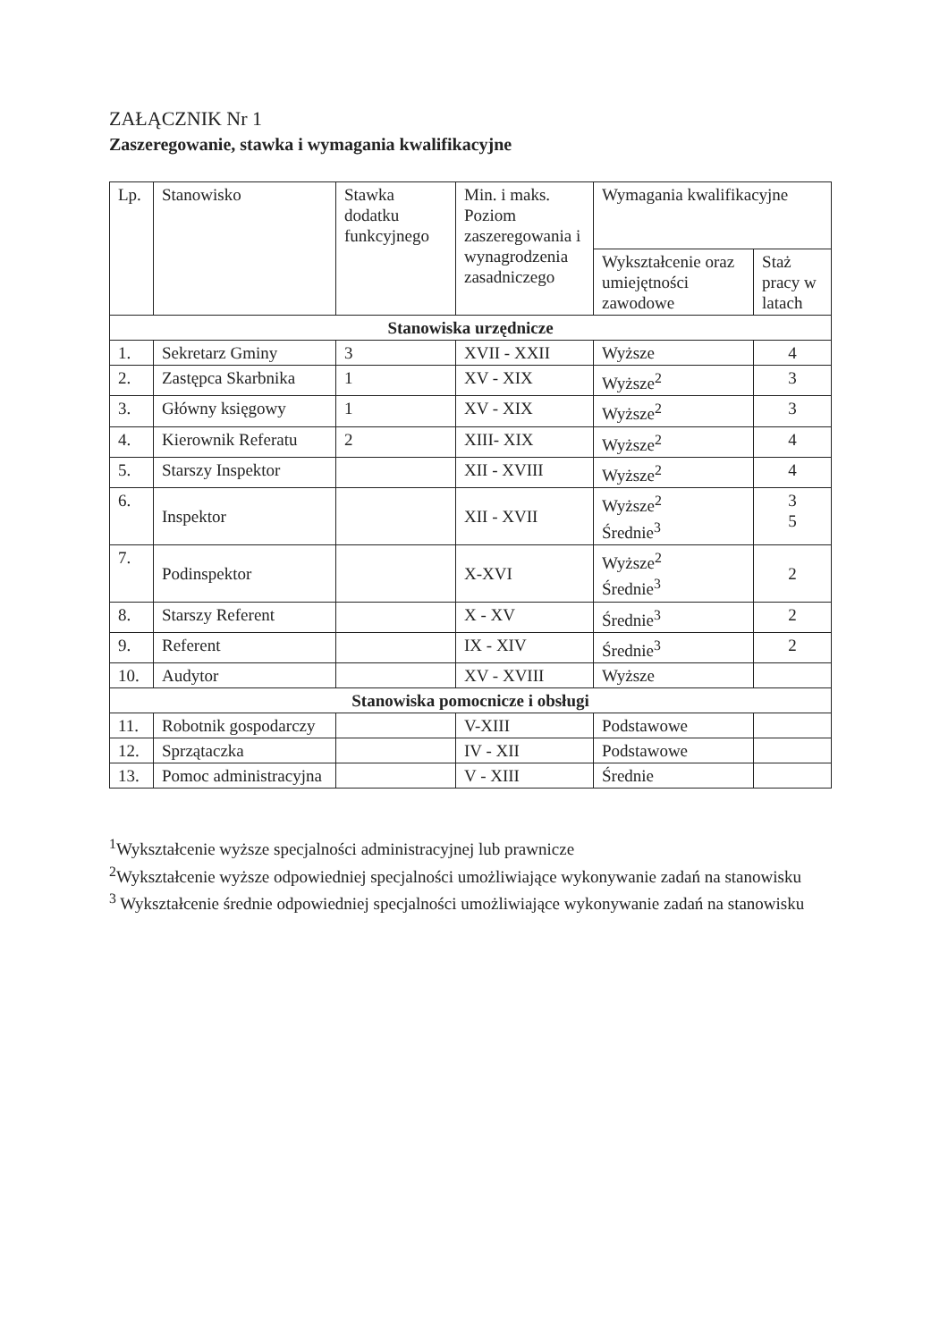ZAŁĄCZNIK Nr 1
Zaszeregowanie, stawka i wymagania kwalifikacyjne
| Lp. | Stanowisko | Stawka dodatku funkcyjnego | Min. i maks. Poziom zaszeregowania i wynagrodzenia zasadniczego | Wymagania kwalifikacyjne | |
| --- | --- | --- | --- | --- | --- |
| | | | | Wykształcenie oraz umiejętności zawodowe | Staż pracy w latach |
| Stanowiska urzędnicze | | | | | |
| 1. | Sekretarz Gminy | 3 | XVII - XXII | Wyższe | 4 |
| 2. | Zastępca Skarbnika | 1 | XV - XIX | Wyższe<sup>2</sup> | 3 |
| 3. | Główny księgowy | 1 | XV - XIX | Wyższe<sup>2</sup> | 3 |
| 4. | Kierownik Referatu | 2 | XIII- XIX | Wyższe<sup>2</sup> | 4 |
| 5. | Starszy Inspektor | | XII - XVIII | Wyższe<sup>2</sup> | 4 |
| 6. | Inspektor | | XII - XVII | Wyższe<sup>2</sup> Średnie<sup>3</sup> | 3 5 |
| 7. | Podinspektor | | X-XVI | Wyższe<sup>2</sup> Średnie<sup>3</sup> | 2 |
| 8. | Starszy Referent | | X - XV | Średnie<sup>3</sup> | 2 |
| 9. | Referent | | IX - XIV | Średnie<sup>3</sup> | 2 |
| 10. | Audytor | | XV - XVIII | Wyższe | |
| Stanowiska pomocnicze i obsługi | | | | | |
| 11. | Robotnik gospodarczy | | V-XIII | Podstawowe | |
| 12. | Sprzątaczka | | IV - XII | Podstawowe | |
| 13. | Pomoc administracyjna | | V - XIII | Średnie | |
<sup>1</sup> Wykształcenie wyższe specjalności administracyjnej lub prawnicze
<sup>2</sup> Wykształcenie wyższe odpowiedniej specjalności umożliwiające wykonywanie zadań na stanowisku
<sup>3</sup> Wykształcenie średnie odpowiedniej specjalności umożliwiające wykonywanie zadań na stanowisku